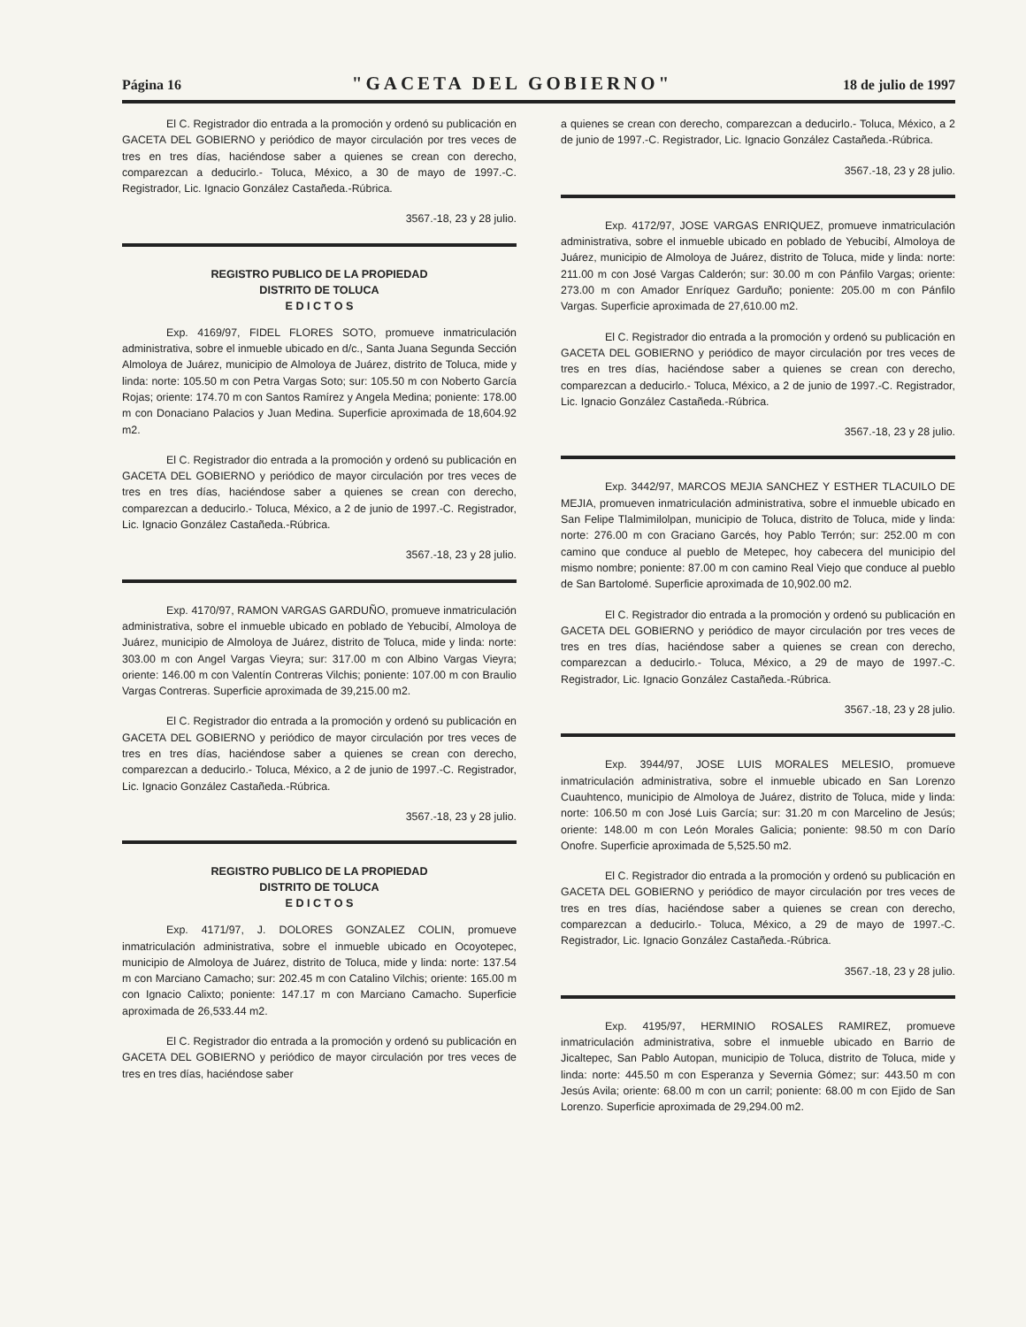Página 16 "GACETA DEL GOBIERNO" 18 de julio de 1997
El C. Registrador dio entrada a la promoción y ordenó su publicación en GACETA DEL GOBIERNO y periódico de mayor circulación por tres veces de tres en tres días, haciéndose saber a quienes se crean con derecho, comparezcan a deducirlo.- Toluca, México, a 30 de mayo de 1997.-C. Registrador, Lic. Ignacio González Castañeda.-Rúbrica.
3567.-18, 23 y 28 julio.
REGISTRO PUBLICO DE LA PROPIEDAD
DISTRITO DE TOLUCA
E D I C T O S
Exp. 4169/97, FIDEL FLORES SOTO, promueve inmatriculación administrativa, sobre el inmueble ubicado en d/c., Santa Juana Segunda Sección Almoloya de Juárez, municipio de Almoloya de Juárez, distrito de Toluca, mide y linda: norte: 105.50 m con Petra Vargas Soto; sur: 105.50 m con Noberto García Rojas; oriente: 174.70 m con Santos Ramírez y Angela Medina; poniente: 178.00 m con Donaciano Palacios y Juan Medina. Superficie aproximada de 18,604.92 m2.
El C. Registrador dio entrada a la promoción y ordenó su publicación en GACETA DEL GOBIERNO y periódico de mayor circulación por tres veces de tres en tres días, haciéndose saber a quienes se crean con derecho, comparezcan a deducirlo.- Toluca, México, a 2 de junio de 1997.-C. Registrador, Lic. Ignacio González Castañeda.-Rúbrica.
3567.-18, 23 y 28 julio.
Exp. 4170/97, RAMON VARGAS GARDUÑO, promueve inmatriculación administrativa, sobre el inmueble ubicado en poblado de Yebucibí, Almoloya de Juárez, municipio de Almoloya de Juárez, distrito de Toluca, mide y linda: norte: 303.00 m con Angel Vargas Vieyra; sur: 317.00 m con Albino Vargas Vieyra; oriente: 146.00 m con Valentín Contreras Vilchis; poniente: 107.00 m con Braulio Vargas Contreras. Superficie aproximada de 39,215.00 m2.
El C. Registrador dio entrada a la promoción y ordenó su publicación en GACETA DEL GOBIERNO y periódico de mayor circulación por tres veces de tres en tres días, haciéndose saber a quienes se crean con derecho, comparezcan a deducirlo.- Toluca, México, a 2 de junio de 1997.-C. Registrador, Lic. Ignacio González Castañeda.-Rúbrica.
3567.-18, 23 y 28 julio.
REGISTRO PUBLICO DE LA PROPIEDAD
DISTRITO DE TOLUCA
E D I C T O S
Exp. 4171/97, J. DOLORES GONZALEZ COLIN, promueve inmatriculación administrativa, sobre el inmueble ubicado en Ocoyotepec, municipio de Almoloya de Juárez, distrito de Toluca, mide y linda: norte: 137.54 m con Marciano Camacho; sur: 202.45 m con Catalino Vilchis; oriente: 165.00 m con Ignacio Calixto; poniente: 147.17 m con Marciano Camacho. Superficie aproximada de 26,533.44 m2.
El C. Registrador dio entrada a la promoción y ordenó su publicación en GACETA DEL GOBIERNO y periódico de mayor circulación por tres veces de tres en tres días, haciéndose saber
a quienes se crean con derecho, comparezcan a deducirlo.- Toluca, México, a 2 de junio de 1997.-C. Registrador, Lic. Ignacio González Castañeda.-Rúbrica.
3567.-18, 23 y 28 julio.
Exp. 4172/97, JOSE VARGAS ENRIQUEZ, promueve inmatriculación administrativa, sobre el inmueble ubicado en poblado de Yebucibí, Almoloya de Juárez, municipio de Almoloya de Juárez, distrito de Toluca, mide y linda: norte: 211.00 m con José Vargas Calderón; sur: 30.00 m con Pánfilo Vargas; oriente: 273.00 m con Amador Enríquez Garduño; poniente: 205.00 m con Pánfilo Vargas. Superficie aproximada de 27,610.00 m2.
El C. Registrador dio entrada a la promoción y ordenó su publicación en GACETA DEL GOBIERNO y periódico de mayor circulación por tres veces de tres en tres días, haciéndose saber a quienes se crean con derecho, comparezcan a deducirlo.- Toluca, México, a 2 de junio de 1997.-C. Registrador, Lic. Ignacio González Castañeda.-Rúbrica.
3567.-18, 23 y 28 julio.
Exp. 3442/97, MARCOS MEJIA SANCHEZ Y ESTHER TLACUILO DE MEJIA, promueven inmatriculación administrativa, sobre el inmueble ubicado en San Felipe Tlalmimilolpan, municipio de Toluca, distrito de Toluca, mide y linda: norte: 276.00 m con Graciano Garcés, hoy Pablo Terrón; sur: 252.00 m con camino que conduce al pueblo de Metepec, hoy cabecera del municipio del mismo nombre; poniente: 87.00 m con camino Real Viejo que conduce al pueblo de San Bartolomé. Superficie aproximada de 10,902.00 m2.
El C. Registrador dio entrada a la promoción y ordenó su publicación en GACETA DEL GOBIERNO y periódico de mayor circulación por tres veces de tres en tres días, haciéndose saber a quienes se crean con derecho, comparezcan a deducirlo.- Toluca, México, a 29 de mayo de 1997.-C. Registrador, Lic. Ignacio González Castañeda.-Rúbrica.
3567.-18, 23 y 28 julio.
Exp. 3944/97, JOSE LUIS MORALES MELESIO, promueve inmatriculación administrativa, sobre el inmueble ubicado en San Lorenzo Cuauhtenco, municipio de Almoloya de Juárez, distrito de Toluca, mide y linda: norte: 106.50 m con José Luis García; sur: 31.20 m con Marcelino de Jesús; oriente: 148.00 m con León Morales Galicia; poniente: 98.50 m con Darío Onofre. Superficie aproximada de 5,525.50 m2.
El C. Registrador dio entrada a la promoción y ordenó su publicación en GACETA DEL GOBIERNO y periódico de mayor circulación por tres veces de tres en tres días, haciéndose saber a quienes se crean con derecho, comparezcan a deducirlo.- Toluca, México, a 29 de mayo de 1997.-C. Registrador, Lic. Ignacio González Castañeda.-Rúbrica.
3567.-18, 23 y 28 julio.
Exp. 4195/97, HERMINIO ROSALES RAMIREZ, promueve inmatriculación administrativa, sobre el inmueble ubicado en Barrio de Jicaltepec, San Pablo Autopan, municipio de Toluca, distrito de Toluca, mide y linda: norte: 445.50 m con Esperanza y Severnia Gómez; sur: 443.50 m con Jesús Avila; oriente: 68.00 m con un carril; poniente: 68.00 m con Ejido de San Lorenzo. Superficie aproximada de 29,294.00 m2.